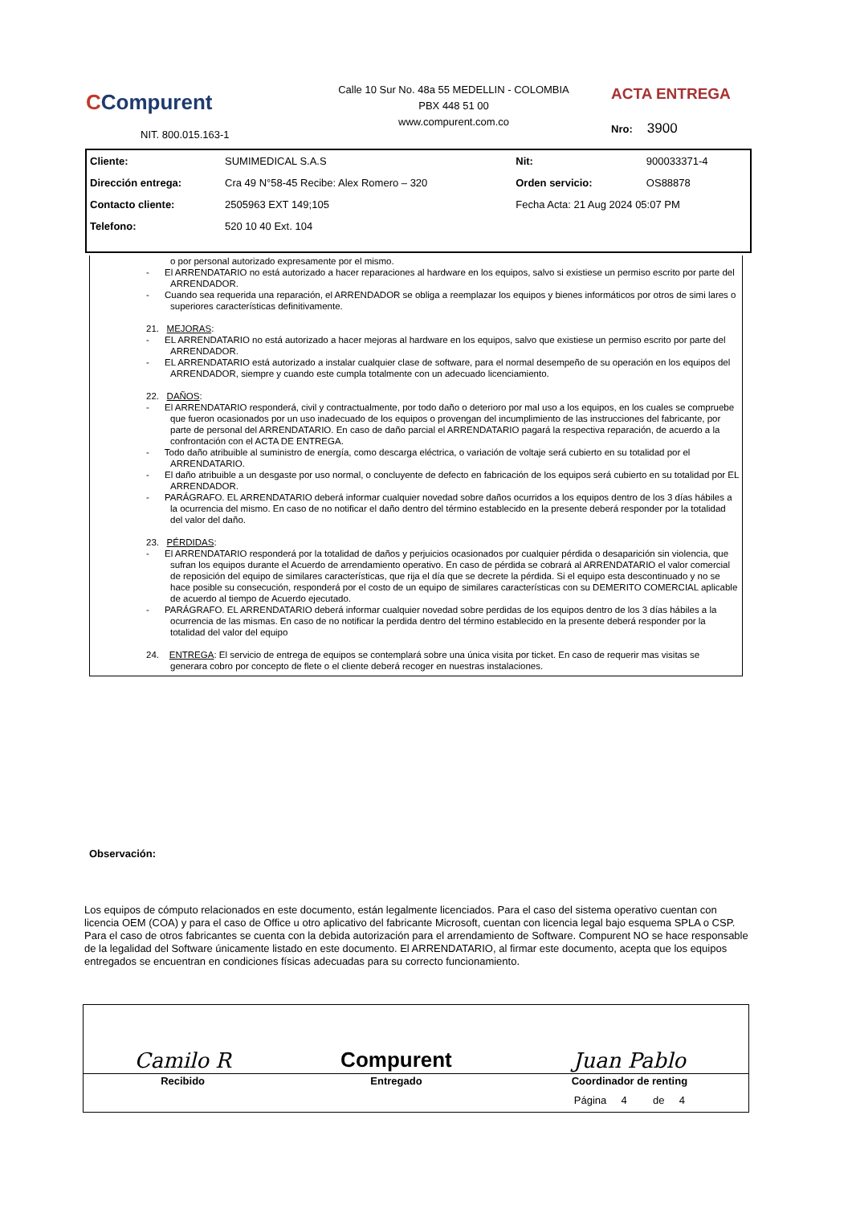CCompurent
NIT. 800.015.163-1
Calle 10 Sur No. 48a 55 MEDELLIN - COLOMBIA
PBX 448 51 00
www.compurent.com.co
ACTA ENTREGA
Nro: 3900
| Cliente: | SUMIMEDICAL S.A.S | Nit: | 900033371-4 |
| Dirección entrega: | Cra 49 N°58-45 Recibe: Alex Romero – 320 | Orden servicio: | OS88878 |
| Contacto cliente: | 2505963 EXT 149;105 | Fecha Acta: 21 Aug 2024 05:07 PM | |
| Telefono: | 520 10 40 Ext. 104 | | |
o por personal autorizado expresamente por el mismo.
- El ARRENDATARIO no está autorizado a hacer reparaciones al hardware en los equipos, salvo si existiese un permiso escrito por parte del ARRENDADOR.
- Cuando sea requerida una reparación, el ARRENDADOR se obliga a reemplazar los equipos y bienes informáticos por otros de simi lares o superiores características definitivamente.
21. MEJORAS:
- EL ARRENDATARIO no está autorizado a hacer mejoras al hardware en los equipos, salvo que existiese un permiso escrito por parte del ARRENDADOR.
- EL ARRENDATARIO está autorizado a instalar cualquier clase de software, para el normal desempeño de su operación en los equipos del ARRENDADOR, siempre y cuando este cumpla totalmente con un adecuado licenciamiento.
22. DAÑOS:
- El ARRENDATARIO responderá, civil y contractualmente, por todo daño o deterioro por mal uso a los equipos, en los cuales se compruebe que fueron ocasionados por un uso inadecuado de los equipos o provengan del incumplimiento de las instrucciones del fabricante, por parte de personal del ARRENDATARIO. En caso de daño parcial el ARRENDATARIO pagará la respectiva reparación, de acuerdo a la confrontación con el ACTA DE ENTREGA.
- Todo daño atribuible al suministro de energía, como descarga eléctrica, o variación de voltaje será cubierto en su totalidad por el ARRENDATARIO.
- El daño atribuible a un desgaste por uso normal, o concluyente de defecto en fabricación de los equipos será cubierto en su totalidad por EL ARRENDADOR.
- PARÁGRAFO. EL ARRENDATARIO deberá informar cualquier novedad sobre daños ocurridos a los equipos dentro de los 3 días hábiles a la ocurrencia del mismo. En caso de no notificar el daño dentro del término establecido en la presente deberá responder por la totalidad del valor del daño.
23. PÉRDIDAS:
- El ARRENDATARIO responderá por la totalidad de daños y perjuicios ocasionados por cualquier pérdida o desaparición sin violencia, que sufran los equipos durante el Acuerdo de arrendamiento operativo. En caso de pérdida se cobrará al ARRENDATARIO el valor comercial de reposición del equipo de similares características, que rija el día que se decrete la pérdida. Si el equipo esta descontinuado y no se hace posible su consecución, responderá por el costo de un equipo de similares características con su DEMERITO COMERCIAL aplicable de acuerdo al tiempo de Acuerdo ejecutado.
- PARÁGRAFO. EL ARRENDATARIO deberá informar cualquier novedad sobre perdidas de los equipos dentro de los 3 días hábiles a la ocurrencia de las mismas. En caso de no notificar la perdida dentro del término establecido en la presente deberá responder por la totalidad del valor del equipo
24. ENTREGA: El servicio de entrega de equipos se contemplará sobre una única visita por ticket. En caso de requerir mas visitas se generara cobro por concepto de flete o el cliente deberá recoger en nuestras instalaciones.
Observación:
Los equipos de cómputo relacionados en este documento, están legalmente licenciados. Para el caso del sistema operativo cuentan con licencia OEM (COA) y para el caso de Office u otro aplicativo del fabricante Microsoft, cuentan con licencia legal bajo esquema SPLA o CSP. Para el caso de otros fabricantes se cuenta con la debida autorización para el arrendamiento de Software. Compurent NO se hace responsable de la legalidad del Software únicamente listado en este documento. El ARRENDATARIO, al firmar este documento, acepta que los equipos entregados se encuentran en condiciones físicas adecuadas para su correcto funcionamiento.
| Camilo R | Compurent | Juan Pablo |
| Recibido | Entregado | Coordinador de renting |
| | | Página 4 de 4 |